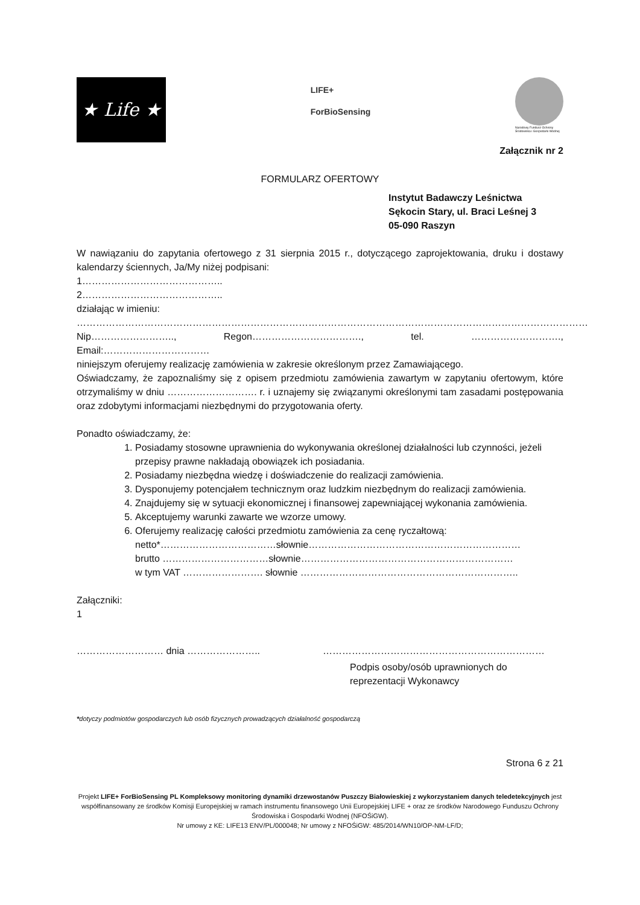★ Life ★
LIFE+
ForBioSensing
Narodowy Fundusz Ochrony Środowiska i Gospodarki Wodnej
Załącznik nr 2
FORMULARZ OFERTOWY
Instytut Badawczy Leśnictwa
Sękocin Stary, ul. Braci Leśnej 3
05-090 Raszyn
W nawiązaniu do zapytania ofertowego z 31 sierpnia 2015 r., dotyczącego zaprojektowania, druku i dostawy kalendarzy ściennych, Ja/My niżej podpisani:
1……………………………………..
2……………………………………..
działając w imieniu:
……………………………………………………………………………………………………………………………………………
Nip…………………….., Regon……………………………., tel. ………………………., Email:……………………………
niniejszym oferujemy realizację zamówienia w zakresie określonym przez Zamawiającego.
Oświadczamy, że zapoznaliśmy się z opisem przedmiotu zamówienia zawartym w zapytaniu ofertowym, które otrzymaliśmy w dniu ………………………. r. i uznajemy się związanymi określonymi tam zasadami postępowania oraz zdobytymi informacjami niezbędnymi do przygotowania oferty.
Ponadto oświadczamy, że:
1. Posiadamy stosowne uprawnienia do wykonywania określonej działalności lub czynności, jeżeli przepisy prawne nakładają obowiązek ich posiadania.
2. Posiadamy niezbędna wiedzę i doświadczenie do realizacji zamówienia.
3. Dysponujemy potencjałem technicznym oraz ludzkim niezbędnym do realizacji zamówienia.
4. Znajdujemy się w sytuacji ekonomicznej i finansowej zapewniającej wykonania zamówienia.
5. Akceptujemy warunki zawarte we wzorze umowy.
6. Oferujemy realizację całości przedmiotu zamówienia za cenę ryczałtową:
netto*………………………………słownie…………………………………………………………
brutto ……………………………słownie…………………………………………………………
w tym VAT ……………………. słownie …………………………………………………………..
Załączniki:
1
……………………… dnia ………………….. ……………………………………………………………
Podpis osoby/osób uprawnionych do
reprezentacji Wykonawcy
*dotyczy podmiotów gospodarczych lub osób fizycznych prowadzących działalność gospodarczą
Strona 6 z 21
Projekt LIFE+ ForBioSensing PL Kompleksowy monitoring dynamiki drzewostanów Puszczy Białowieskiej z wykorzystaniem danych teledetekcyjnych jest współfinansowany ze środków Komisji Europejskiej w ramach instrumentu finansowego Unii Europejskiej LIFE + oraz ze środków Narodowego Funduszu Ochrony Środowiska i Gospodarki Wodnej (NFOŚiGW).
Nr umowy z KE: LIFE13 ENV/PL/000048; Nr umowy z NFOŚiGW: 485/2014/WN10/OP-NM-LF/D;